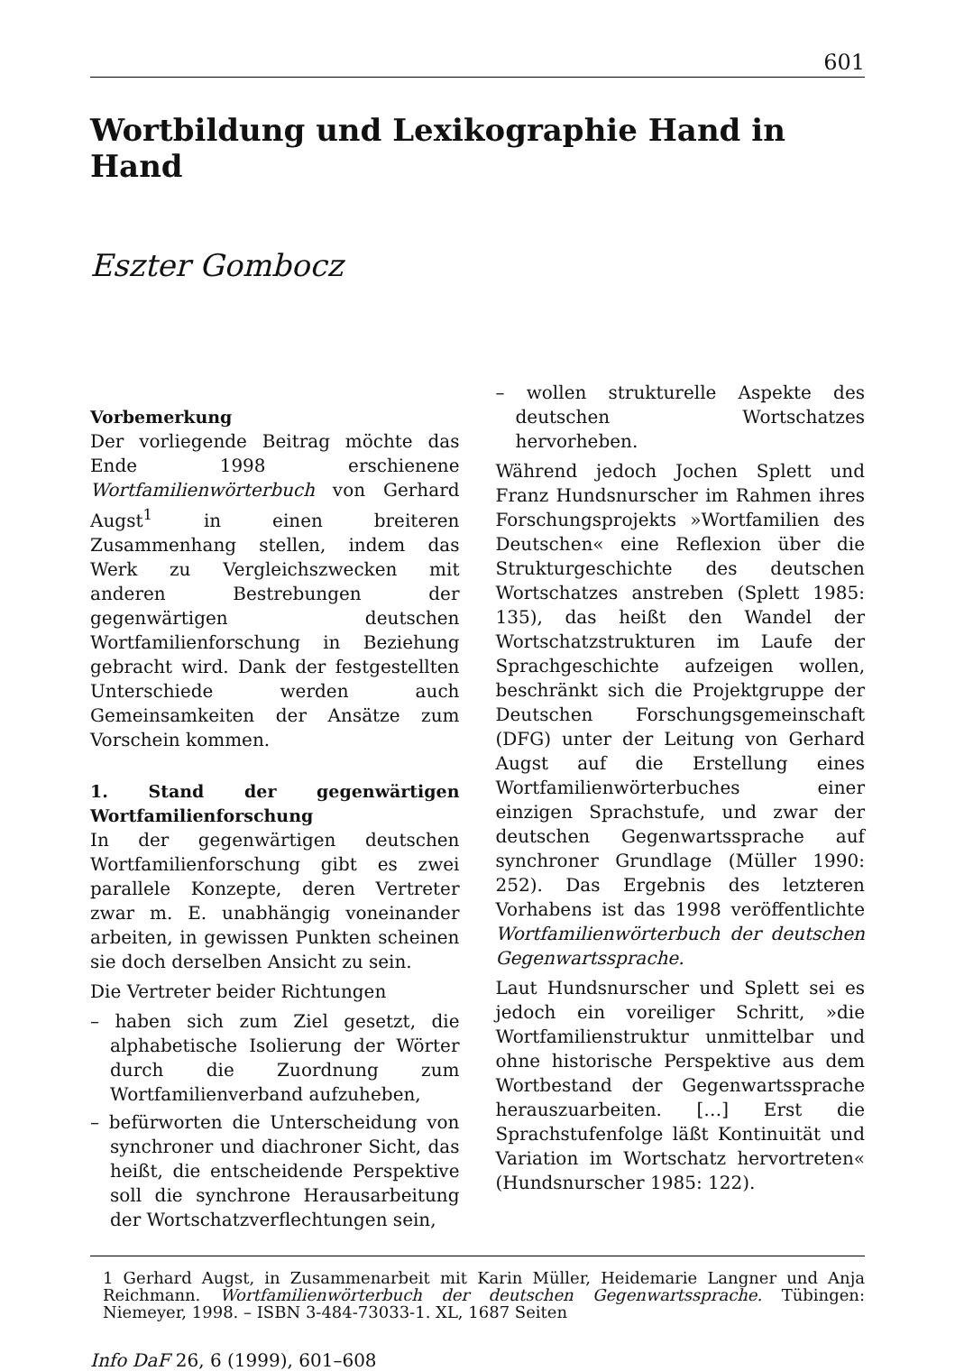601
Wortbildung und Lexikographie Hand in Hand
Eszter Gombocz
Vorbemerkung
Der vorliegende Beitrag möchte das Ende 1998 erschienene Wortfamilienwörterbuch von Gerhard Augst<sup>1</sup> in einen breiteren Zusammenhang stellen, indem das Werk zu Vergleichszwecken mit anderen Bestrebungen der gegenwärtigen deutschen Wortfamilienforschung in Beziehung gebracht wird. Dank der festgestellten Unterschiede werden auch Gemeinsamkeiten der Ansätze zum Vorschein kommen.
1. Stand der gegenwärtigen Wortfamilienforschung
In der gegenwärtigen deutschen Wortfamilienforschung gibt es zwei parallele Konzepte, deren Vertreter zwar m. E. unabhängig voneinander arbeiten, in gewissen Punkten scheinen sie doch derselben Ansicht zu sein.
Die Vertreter beider Richtungen
– haben sich zum Ziel gesetzt, die alphabetische Isolierung der Wörter durch die Zuordnung zum Wortfamilienverband aufzuheben,
– befürworten die Unterscheidung von synchroner und diachroner Sicht, das heißt, die entscheidende Perspektive soll die synchrone Herausarbeitung der Wortschatzverflechtungen sein,
– wollen strukturelle Aspekte des deutschen Wortschatzes hervorheben.
Während jedoch Jochen Splett und Franz Hundsnurscher im Rahmen ihres Forschungsprojekts »Wortfamilien des Deutschen« eine Reflexion über die Strukturgeschichte des deutschen Wortschatzes anstreben (Splett 1985: 135), das heißt den Wandel der Wortschatzstrukturen im Laufe der Sprachgeschichte aufzeigen wollen, beschränkt sich die Projektgruppe der Deutschen Forschungsgemeinschaft (DFG) unter der Leitung von Gerhard Augst auf die Erstellung eines Wortfamilienwörterbuches einer einzigen Sprachstufe, und zwar der deutschen Gegenwartssprache auf synchroner Grundlage (Müller 1990: 252). Das Ergebnis des letzteren Vorhabens ist das 1998 veröffentlichte Wortfamilienwörterbuch der deutschen Gegenwartssprache.
Laut Hundsnurscher und Splett sei es jedoch ein voreiliger Schritt, »die Wortfamilienstruktur unmittelbar und ohne historische Perspektive aus dem Wortbestand der Gegenwartssprache herauszuarbeiten. […] Erst die Sprachstufenfolge läßt Kontinuität und Variation im Wortschatz hervortreten« (Hundsnurscher 1985: 122).
1 Gerhard Augst, in Zusammenarbeit mit Karin Müller, Heidemarie Langner und Anja Reichmann. Wortfamilienwörterbuch der deutschen Gegenwartssprache. Tübingen: Niemeyer, 1998. – ISBN 3-484-73033-1. XL, 1687 Seiten
Info DaF 26, 6 (1999), 601–608